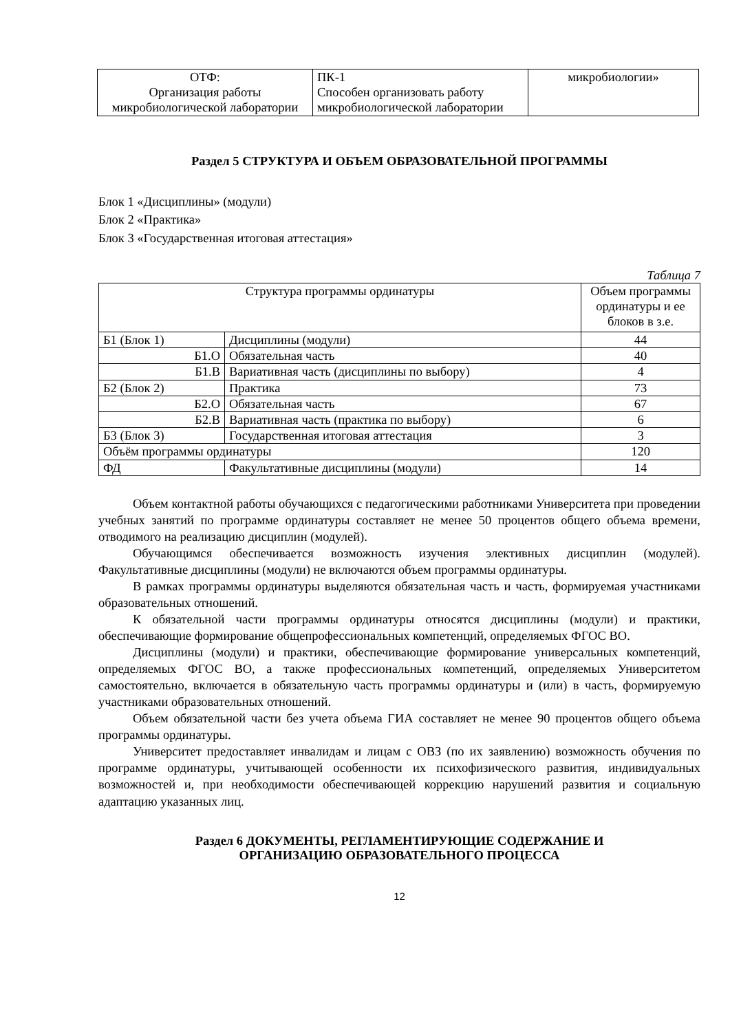| ОТФ: Организация работы микробиологической лаборатории | ПК-1 Способен организовать работу микробиологической лаборатории | микробиологии» |
Раздел 5 СТРУКТУРА И ОБЪЕМ ОБРАЗОВАТЕЛЬНОЙ ПРОГРАММЫ
Блок 1 «Дисциплины» (модули)
Блок 2 «Практика»
Блок 3 «Государственная итоговая аттестация»
Таблица 7
| Структура программы ординатуры | | Объем программы ординатуры и ее блоков в з.е. |
| --- | --- | --- |
| Б1 (Блок 1) | Дисциплины (модули) | 44 |
| Б1.О | Обязательная часть | 40 |
| Б1.В | Вариативная часть (дисциплины по выбору) | 4 |
| Б2 (Блок 2) | Практика | 73 |
| Б2.О | Обязательная часть | 67 |
| Б2.В | Вариативная часть (практика по выбору) | 6 |
| Б3 (Блок 3) | Государственная итоговая аттестация | 3 |
| Объём программы ординатуры | | 120 |
| ФД | Факультативные дисциплины (модули) | 14 |
Объем контактной работы обучающихся с педагогическими работниками Университета при проведении учебных занятий по программе ординатуры составляет не менее 50 процентов общего объема времени, отводимого на реализацию дисциплин (модулей).
Обучающимся обеспечивается возможность изучения элективных дисциплин (модулей). Факультативные дисциплины (модули) не включаются объем программы ординатуры.
В рамках программы ординатуры выделяются обязательная часть и часть, формируемая участниками образовательных отношений.
К обязательной части программы ординатуры относятся дисциплины (модули) и практики, обеспечивающие формирование общепрофессиональных компетенций, определяемых ФГОС ВО.
Дисциплины (модули) и практики, обеспечивающие формирование универсальных компетенций, определяемых ФГОС ВО, а также профессиональных компетенций, определяемых Университетом самостоятельно, включается в обязательную часть программы ординатуры и (или) в часть, формируемую участниками образовательных отношений.
Объем обязательной части без учета объема ГИА составляет не менее 90 процентов общего объема программы ординатуры.
Университет предоставляет инвалидам и лицам с ОВЗ (по их заявлению) возможность обучения по программе ординатуры, учитывающей особенности их психофизического развития, индивидуальных возможностей и, при необходимости обеспечивающей коррекцию нарушений развития и социальную адаптацию указанных лиц.
Раздел 6 ДОКУМЕНТЫ, РЕГЛАМЕНТИРУЮЩИЕ СОДЕРЖАНИЕ И
ОРГАНИЗАЦИЮ ОБРАЗОВАТЕЛЬНОГО ПРОЦЕССА
12